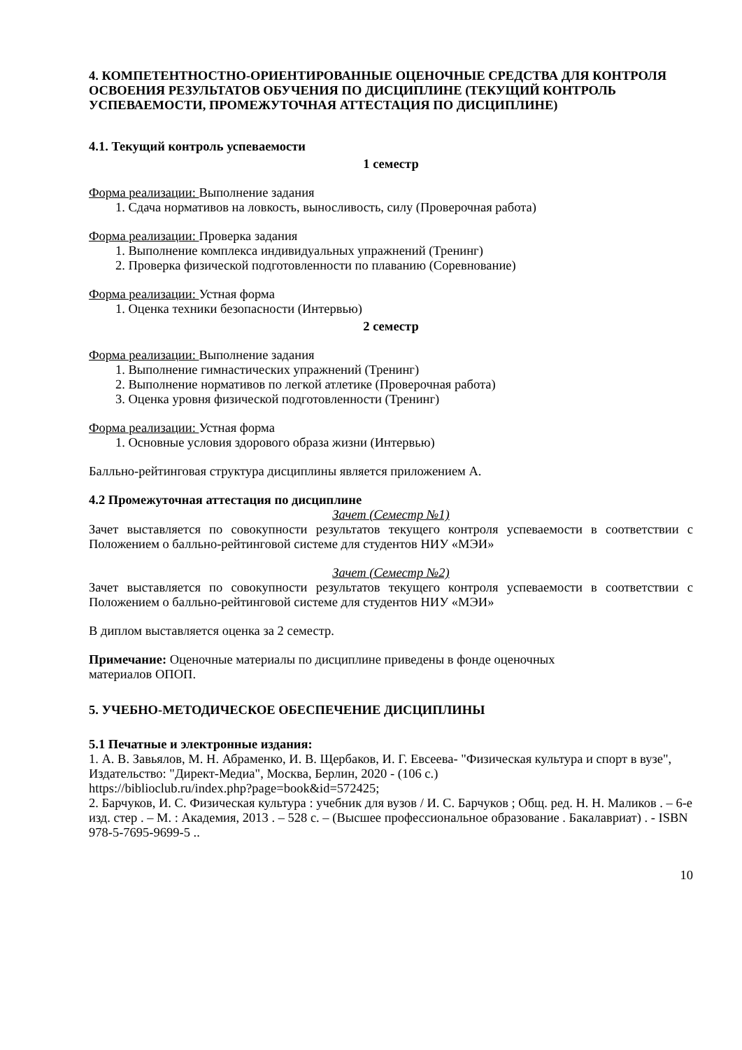4. КОМПЕТЕНТНОСТНО-ОРИЕНТИРОВАННЫЕ ОЦЕНОЧНЫЕ СРЕДСТВА ДЛЯ КОНТРОЛЯ ОСВОЕНИЯ РЕЗУЛЬТАТОВ ОБУЧЕНИЯ ПО ДИСЦИПЛИНЕ (ТЕКУЩИЙ КОНТРОЛЬ УСПЕВАЕМОСТИ, ПРОМЕЖУТОЧНАЯ АТТЕСТАЦИЯ ПО ДИСЦИПЛИНЕ)
4.1. Текущий контроль успеваемости
1 семестр
Форма реализации: Выполнение задания
1. Сдача нормативов на ловкость, выносливость, силу (Проверочная работа)
Форма реализации: Проверка задания
1. Выполнение комплекса индивидуальных упражнений (Тренинг)
2. Проверка физической подготовленности по плаванию (Соревнование)
Форма реализации: Устная форма
1. Оценка техники безопасности (Интервью)
2 семестр
Форма реализации: Выполнение задания
1. Выполнение гимнастических упражнений (Тренинг)
2. Выполнение нормативов по легкой атлетике (Проверочная работа)
3. Оценка уровня физической подготовленности (Тренинг)
Форма реализации: Устная форма
1. Основные условия здорового образа жизни (Интервью)
Балльно-рейтинговая структура дисциплины является приложением А.
4.2 Промежуточная аттестация по дисциплине
Зачет (Семестр №1)
Зачет выставляется по совокупности результатов текущего контроля успеваемости в соответствии с Положением о балльно-рейтинговой системе для студентов НИУ «МЭИ»
Зачет (Семестр №2)
Зачет выставляется по совокупности результатов текущего контроля успеваемости в соответствии с Положением о балльно-рейтинговой системе для студентов НИУ «МЭИ»
В диплом выставляется оценка за 2 семестр.
Примечание: Оценочные материалы по дисциплине приведены в фонде оценочных
материалов ОПОП.
5. УЧЕБНО-МЕТОДИЧЕСКОЕ ОБЕСПЕЧЕНИЕ ДИСЦИПЛИНЫ
5.1 Печатные и электронные издания:
1. А. В. Завьялов, М. Н. Абраменко, И. В. Щербаков, И. Г. Евсеева- "Физическая культура и спорт в вузе", Издательство: "Директ-Медиа", Москва, Берлин, 2020 - (106 с.)
https://biblioclub.ru/index.php?page=book&id=572425;
2. Барчуков, И. С. Физическая культура : учебник для вузов / И. С. Барчуков ; Общ. ред. Н. Н. Маликов . – 6-е изд. стер . – М. : Академия, 2013 . – 528 с. – (Высшее профессиональное образование . Бакалавриат) . - ISBN 978-5-7695-9699-5 ..
10